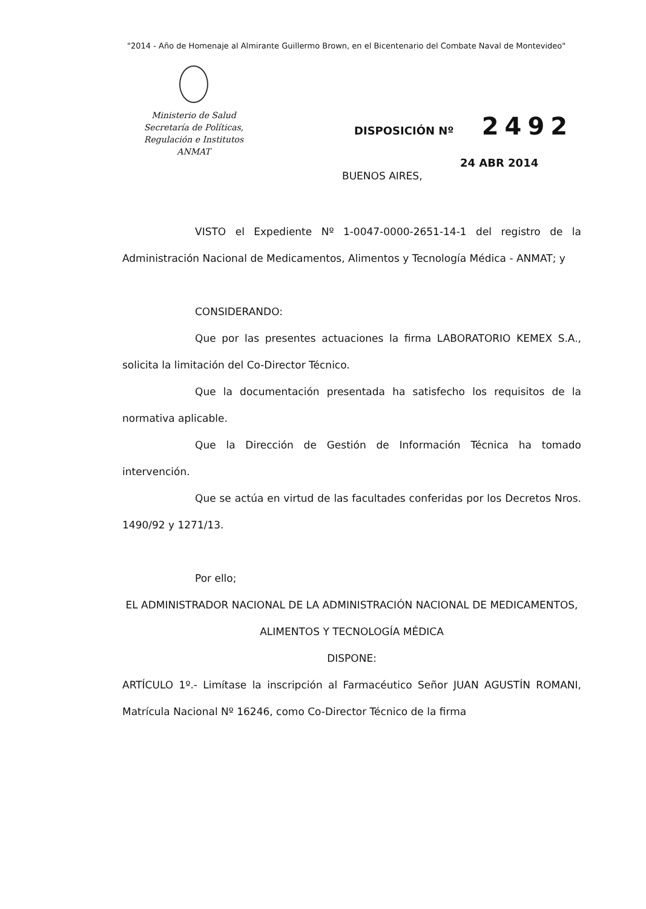"2014 - Año de Homenaje al Almirante Guillermo Brown, en el Bicentenario del Combate Naval de Montevideo"
Ministerio de Salud
Secretaría de Políticas,
Regulación e Institutos
ANMAT
DISPOSICIÓN Nº 2492
24 ABR 2014
BUENOS AIRES,
VISTO el Expediente Nº 1-0047-0000-2651-14-1 del registro de la Administración Nacional de Medicamentos, Alimentos y Tecnología Médica - ANMAT; y
CONSIDERANDO:
Que por las presentes actuaciones la firma LABORATORIO KEMEX S.A., solicita la limitación del Co-Director Técnico.
Que la documentación presentada ha satisfecho los requisitos de la normativa aplicable.
Que la Dirección de Gestión de Información Técnica ha tomado intervención.
Que se actúa en virtud de las facultades conferidas por los Decretos Nros. 1490/92 y 1271/13.
Por ello;
EL ADMINISTRADOR NACIONAL DE LA ADMINISTRACIÓN NACIONAL DE MEDICAMENTOS, ALIMENTOS Y TECNOLOGÍA MÉDICA
DISPONE:
ARTÍCULO 1º.- Limítase la inscripción al Farmacéutico Señor JUAN AGUSTÍN ROMANI, Matrícula Nacional Nº 16246, como Co-Director Técnico de la firma